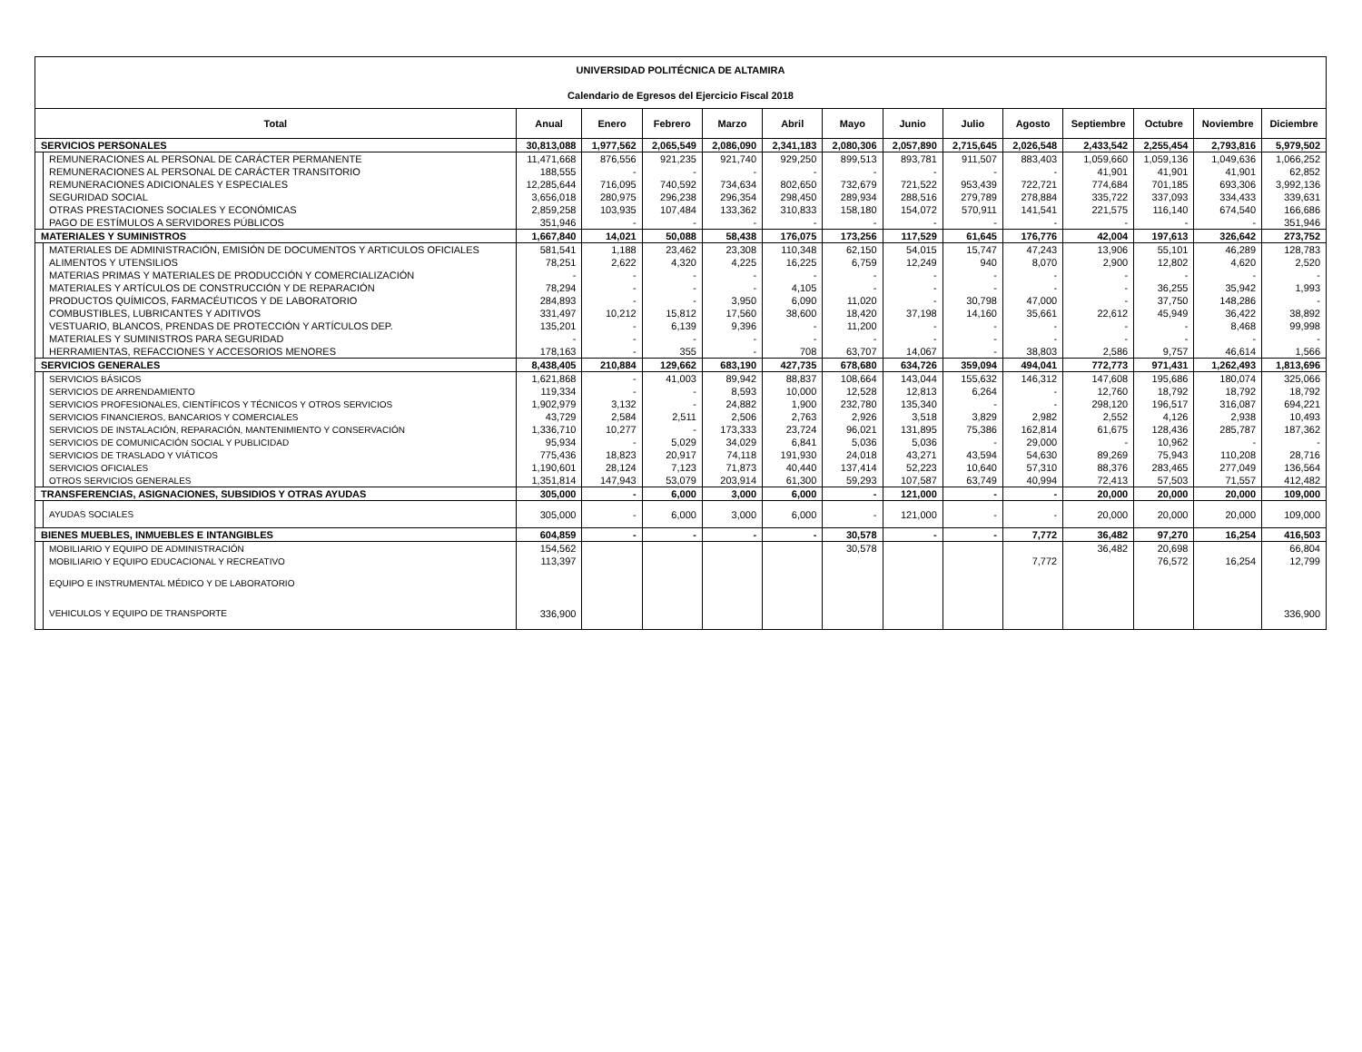| UNIVERSIDAD POLITÉCNICA DE ALTAMIRA | | | | | | | | | | | | | | |
| Calendario de Egresos del Ejercicio Fiscal 2018 | | | | | | | | | | | | | | |
| Total | | Anual | Enero | Febrero | Marzo | Abril | Mayo | Junio | Julio | Agosto | Septiembre | Octubre | Noviembre | Diciembre |
| SERVICIOS PERSONALES | | 30,813,088 | 1,977,562 | 2,065,549 | 2,086,090 | 2,341,183 | 2,080,306 | 2,057,890 | 2,715,645 | 2,026,548 | 2,433,542 | 2,255,454 | 2,793,816 | 5,979,502 |
| | REMUNERACIONES AL PERSONAL DE CARÁCTER PERMANENTE | 11,471,668 | 876,556 | 921,235 | 921,740 | 929,250 | 899,513 | 893,781 | 911,507 | 883,403 | 1,059,660 | 1,059,136 | 1,049,636 | 1,066,252 |
| | REMUNERACIONES AL PERSONAL DE CARÁCTER TRANSITORIO | 188,555 | - | - | - | - | - | - | - | - | 41,901 | 41,901 | 41,901 | 62,852 |
| | REMUNERACIONES ADICIONALES Y ESPECIALES | 12,285,644 | 716,095 | 740,592 | 734,634 | 802,650 | 732,679 | 721,522 | 953,439 | 722,721 | 774,684 | 701,185 | 693,306 | 3,992,136 |
| | SEGURIDAD SOCIAL | 3,656,018 | 280,975 | 296,238 | 296,354 | 298,450 | 289,934 | 288,516 | 279,789 | 278,884 | 335,722 | 337,093 | 334,433 | 339,631 |
| | OTRAS PRESTACIONES SOCIALES Y ECONÓMICAS | 2,859,258 | 103,935 | 107,484 | 133,362 | 310,833 | 158,180 | 154,072 | 570,911 | 141,541 | 221,575 | 116,140 | 674,540 | 166,686 |
| | PAGO DE ESTÍMULOS A SERVIDORES PÚBLICOS | 351,946 | - | - | - | - | - | - | - | - | - | - | - | 351,946 |
| MATERIALES Y SUMINISTROS | | 1,667,840 | 14,021 | 50,088 | 58,438 | 176,075 | 173,256 | 117,529 | 61,645 | 176,776 | 42,004 | 197,613 | 326,642 | 273,752 |
| | MATERIALES DE ADMINISTRACIÓN, EMISIÓN DE DOCUMENTOS Y ARTICULOS OFICIALES | 581,541 | 1,188 | 23,462 | 23,308 | 110,348 | 62,150 | 54,015 | 15,747 | 47,243 | 13,906 | 55,101 | 46,289 | 128,783 |
| | ALIMENTOS Y UTENSILIOS | 78,251 | 2,622 | 4,320 | 4,225 | 16,225 | 6,759 | 12,249 | 940 | 8,070 | 2,900 | 12,802 | 4,620 | 2,520 |
| | MATERIAS PRIMAS Y MATERIALES DE PRODUCCIÓN Y COMERCIALIZACIÓN | - | - | - | - | - | - | - | - | - | - | - | - | - |
| | MATERIALES Y ARTÍCULOS DE CONSTRUCCIÓN Y DE REPARACIÓN | 78,294 | - | - | - | 4,105 | - | - | - | - | - | 36,255 | 35,942 | 1,993 |
| | PRODUCTOS QUÍMICOS, FARMACÉUTICOS Y DE LABORATORIO | 284,893 | - | - | 3,950 | 6,090 | 11,020 | - | 30,798 | 47,000 | - | 37,750 | 148,286 | - |
| | COMBUSTIBLES, LUBRICANTES Y ADITIVOS | 331,497 | 10,212 | 15,812 | 17,560 | 38,600 | 18,420 | 37,198 | 14,160 | 35,661 | 22,612 | 45,949 | 36,422 | 38,892 |
| | VESTUARIO, BLANCOS, PRENDAS DE PROTECCIÓN Y ARTÍCULOS DEP. | 135,201 | - | 6,139 | 9,396 | - | 11,200 | - | - | - | - | - | 8,468 | 99,998 |
| | MATERIALES Y SUMINISTROS PARA SEGURIDAD | - | - | - | - | - | - | - | - | - | - | - | - | - |
| | HERRAMIENTAS, REFACCIONES Y ACCESORIOS MENORES | 178,163 | - | 355 | - | 708 | 63,707 | 14,067 | - | 38,803 | 2,586 | 9,757 | 46,614 | 1,566 |
| SERVICIOS GENERALES | | 8,438,405 | 210,884 | 129,662 | 683,190 | 427,735 | 678,680 | 634,726 | 359,094 | 494,041 | 772,773 | 971,431 | 1,262,493 | 1,813,696 |
| | SERVICIOS BÁSICOS | 1,621,868 | - | 41,003 | 89,942 | 88,837 | 108,664 | 143,044 | 155,632 | 146,312 | 147,608 | 195,686 | 180,074 | 325,066 |
| | SERVICIOS DE ARRENDAMIENTO | 119,334 | - | - | 8,593 | 10,000 | 12,528 | 12,813 | 6,264 | - | 12,760 | 18,792 | 18,792 | 18,792 |
| | SERVICIOS PROFESIONALES, CIENTÍFICOS Y TÉCNICOS Y OTROS SERVICIOS | 1,902,979 | 3,132 | - | 24,882 | 1,900 | 232,780 | 135,340 | - | - | 298,120 | 196,517 | 316,087 | 694,221 |
| | SERVICIOS FINANCIEROS, BANCARIOS Y COMERCIALES | 43,729 | 2,584 | 2,511 | 2,506 | 2,763 | 2,926 | 3,518 | 3,829 | 2,982 | 2,552 | 4,126 | 2,938 | 10,493 |
| | SERVICIOS DE INSTALACIÓN, REPARACIÓN, MANTENIMIENTO Y CONSERVACIÓN | 1,336,710 | 10,277 | - | 173,333 | 23,724 | 96,021 | 131,895 | 75,386 | 162,814 | 61,675 | 128,436 | 285,787 | 187,362 |
| | SERVICIOS DE COMUNICACIÓN SOCIAL Y PUBLICIDAD | 95,934 | - | 5,029 | 34,029 | 6,841 | 5,036 | 5,036 | - | 29,000 | - | 10,962 | - | - |
| | SERVICIOS DE TRASLADO Y VIÁTICOS | 775,436 | 18,823 | 20,917 | 74,118 | 191,930 | 24,018 | 43,271 | 43,594 | 54,630 | 89,269 | 75,943 | 110,208 | 28,716 |
| | SERVICIOS OFICIALES | 1,190,601 | 28,124 | 7,123 | 71,873 | 40,440 | 137,414 | 52,223 | 10,640 | 57,310 | 88,376 | 283,465 | 277,049 | 136,564 |
| | OTROS SERVICIOS GENERALES | 1,351,814 | 147,943 | 53,079 | 203,914 | 61,300 | 59,293 | 107,587 | 63,749 | 40,994 | 72,413 | 57,503 | 71,557 | 412,482 |
| TRANSFERENCIAS, ASIGNACIONES, SUBSIDIOS Y OTRAS AYUDAS | | 305,000 | - | 6,000 | 3,000 | 6,000 | - | 121,000 | - | - | 20,000 | 20,000 | 20,000 | 109,000 |
| | AYUDAS SOCIALES | 305,000 | - | 6,000 | 3,000 | 6,000 | - | 121,000 | - | - | 20,000 | 20,000 | 20,000 | 109,000 |
| BIENES MUEBLES, INMUEBLES E INTANGIBLES | | 604,859 | - | - | - | - | 30,578 | - | - | 7,772 | 36,482 | 97,270 | 16,254 | 416,503 |
| | MOBILIARIO Y EQUIPO DE ADMINISTRACIÓN | 154,562 | | | | | 30,578 | | | | 36,482 | 20,698 | | 66,804 |
| | MOBILIARIO Y EQUIPO EDUCACIONAL Y RECREATIVO | 113,397 | | | | | | | | 7,772 | | 76,572 | 16,254 | 12,799 |
| | EQUIPO E INSTRUMENTAL MÉDICO Y DE LABORATORIO | | | | | | | | | | | | | |
| | VEHICULOS Y EQUIPO DE TRANSPORTE | 336,900 | | | | | | | | | | | | 336,900 |